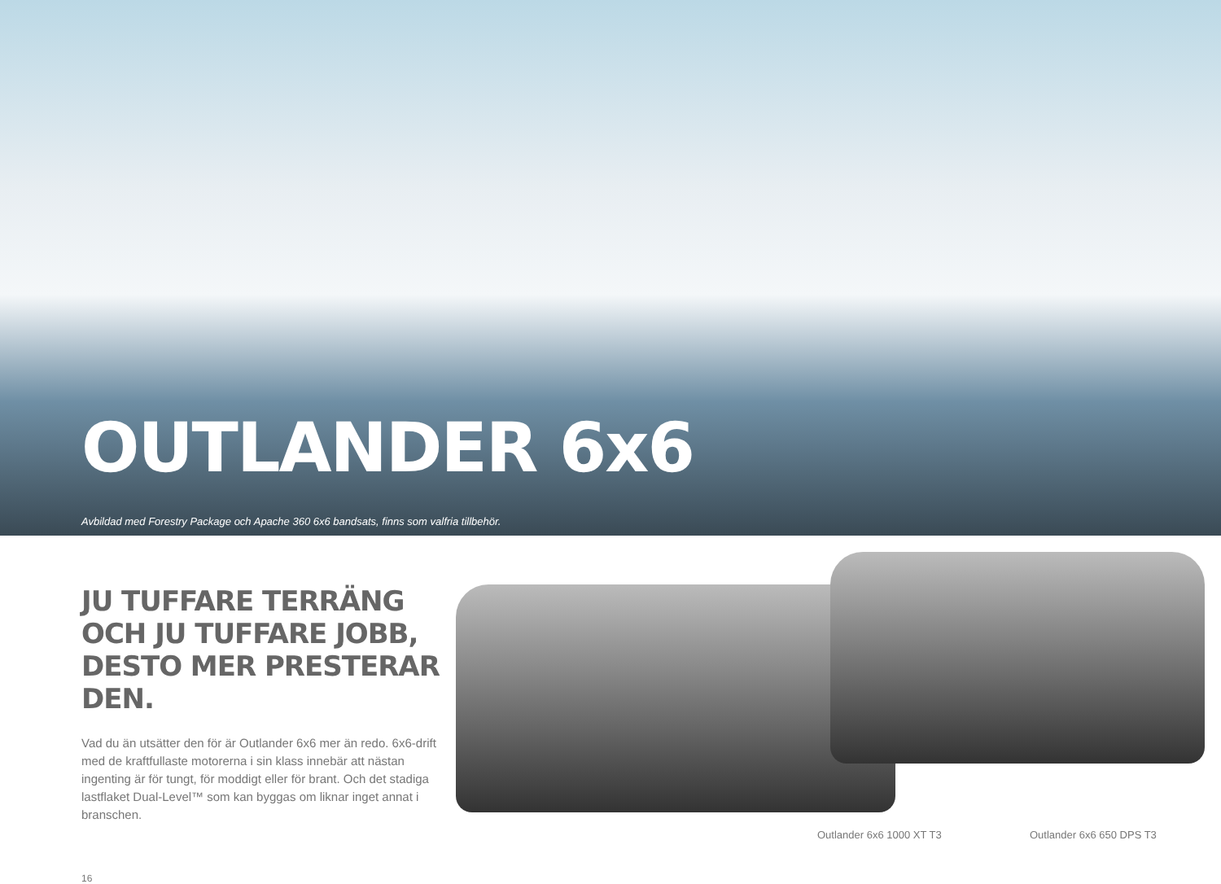OUTLANDER 6x6
Avbildad med Forestry Package och Apache 360 6x6 bandsats, finns som valfria tillbehör.
JU TUFFARE TERRÄNG OCH JU TUFFARE JOBB, DESTO MER PRESTERAR DEN.
Vad du än utsätter den för är Outlander 6x6 mer än redo. 6x6-drift med de kraftfullaste motorerna i sin klass innebär att nästan ingenting är för tungt, för moddigt eller för brant. Och det stadiga lastflaket Dual-Level™ som kan byggas om liknar inget annat i branschen.
16
Outlander 6x6 1000 XT T3 Outlander 6x6 650 DPS T3